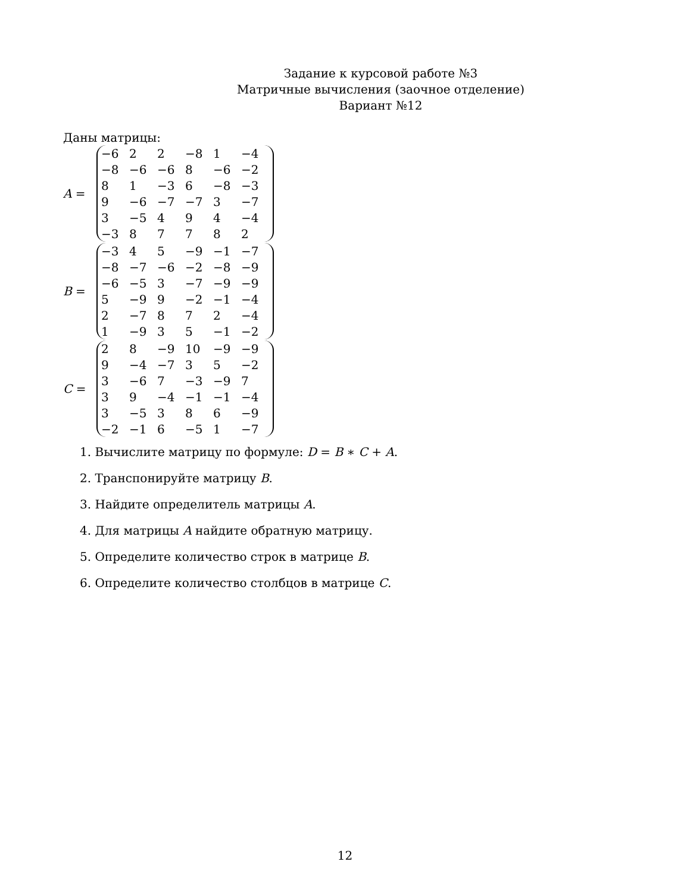Задание к курсовой работе №3
Матричные вычисления (заочное отделение)
Вариант №12
Даны матрицы:
A =
| −6 | 2 | 2 | −8 | 1 | −4 |
| −8 | −6 | −6 | 8 | −6 | −2 |
| 8 | 1 | −3 | 6 | −8 | −3 |
| 9 | −6 | −7 | −7 | 3 | −7 |
| 3 | −5 | 4 | 9 | 4 | −4 |
| −3 | 8 | 7 | 7 | 8 | 2 |
B =
| −3 | 4 | 5 | −9 | −1 | −7 |
| −8 | −7 | −6 | −2 | −8 | −9 |
| −6 | −5 | 3 | −7 | −9 | −9 |
| 5 | −9 | 9 | −2 | −1 | −4 |
| 2 | −7 | 8 | 7 | 2 | −4 |
| 1 | −9 | 3 | 5 | −1 | −2 |
C =
| 2 | 8 | −9 | 10 | −9 | −9 |
| 9 | −4 | −7 | 3 | 5 | −2 |
| 3 | −6 | 7 | −3 | −9 | 7 |
| 3 | 9 | −4 | −1 | −1 | −4 |
| 3 | −5 | 3 | 8 | 6 | −9 |
| −2 | −1 | 6 | −5 | 1 | −7 |
1. Вычислите матрицу по формуле: D = B ∗ C + A.
2. Транспонируйте матрицу B.
3. Найдите определитель матрицы A.
4. Для матрицы A найдите обратную матрицу.
5. Определите количество строк в матрице B.
6. Определите количество столбцов в матрице C.
12